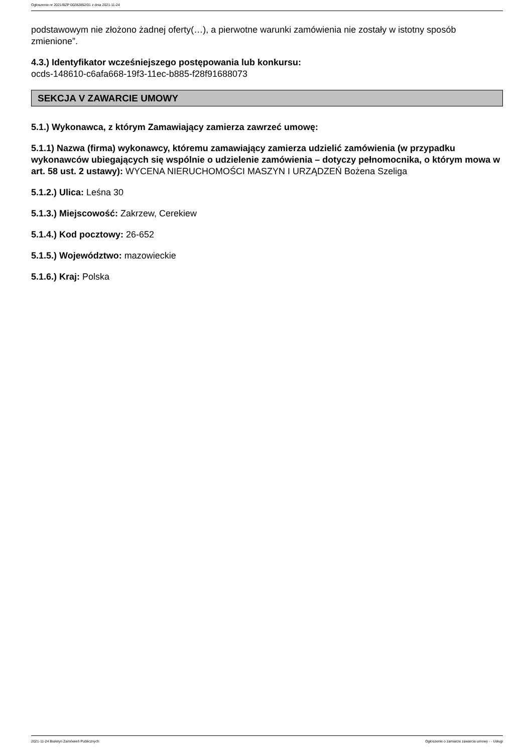Ogłoszenie nr 2021/BZP 00282852/01 z dnia 2021-11-24
podstawowym nie złożono żadnej oferty(…), a pierwotne warunki zamówienia nie zostały w istotny sposób zmienione”.
4.3.) Identyfikator wcześniejszego postępowania lub konkursu:
ocds-148610-c6afa668-19f3-11ec-b885-f28f91688073
SEKCJA V ZAWARCIE UMOWY
5.1.) Wykonawca, z którym Zamawiający zamierza zawrzeć umowę:
5.1.1) Nazwa (firma) wykonawcy, któremu zamawiający zamierza udzielić zamówienia (w przypadku wykonawców ubiegających się wspólnie o udzielenie zamówienia – dotyczy pełnomocnika, o którym mowa w art. 58 ust. 2 ustawy): WYCENA NIERUCHOMOŚCI MASZYN I URZĄDZEŃ Bożena Szeliga
5.1.2.) Ulica: Leśna 30
5.1.3.) Miejscowość: Zakrzew, Cerekiew
5.1.4.) Kod pocztowy: 26-652
5.1.5.) Województwo: mazowieckie
5.1.6.) Kraj: Polska
2021-11-24 Biuletyn Zamówień Publicznych Ogłoszenie o zamiarze zawarcia umowy - - Usługi